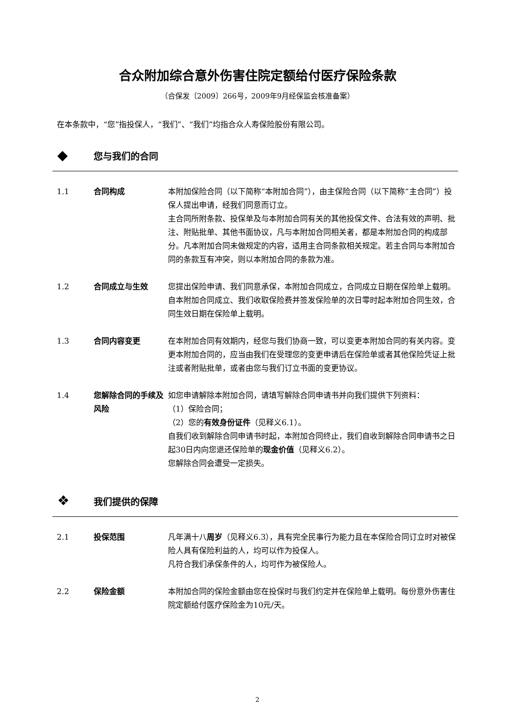合众附加综合意外伤害住院定额给付医疗保险条款
（合保发〔2009〕266号，2009年9月经保监会核准备案）
在本条款中，“您”指投保人，“我们”、“我们”均指合众人寿保险股份有限公司。
◆ 您与我们的合同
1.1 合同构成 本附加保险合同（以下简称“本附加合同”），由主保险合同（以下简称“主合同”）投保人提出申请，经我们同意而订立。
主合同所附条款、投保单及与本附加合同有关的其他投保文件、合法有效的声明、批注、附贴批单、其他书面协议，凡与本附加合同相关者，都是本附加合同的构成部分。凡本附加合同未做规定的内容，适用主合同条款相关规定。若主合同与本附加合同的条款互有冲突，则以本附加合同的条款为准。
1.2 合同成立与生效 您提出保险申请、我们同意承保，本附加合同成立，合同成立日期在保险单上载明。
自本附加合同成立、我们收取保险费并签发保险单的次日零时起本附加合同生效，合同生效日期在保险单上载明。
1.3 合同内容变更 在本附加合同有效期内，经您与我们协商一致，可以变更本附加合同的有关内容。变更本附加合同的，应当由我们在受理您的变更申请后在保险单或者其他保险凭证上批注或者附贴批单，或者由您与我们订立书面的变更协议。
1.4 您解除合同的手续及风险
如您申请解除本附加合同，请填写解除合同申请书并向我们提供下列资料：
（1）保险合同；
（2）您的有效身份证件（见释义6.1）。
自我们收到解除合同申请书时起，本附加合同终止，我们自收到解除合同申请书之日起30日内向您退还保险单的现金价值（见释义6.2）。
您解除合同会遭受一定损失。
❖ 我们提供的保障
2.1 投保范围 凡年满十八周岁（见释义6.3），具有完全民事行为能力且在本保险合同订立时对被保险人具有保险利益的人，均可以作为投保人。
凡符合我们承保条件的人，均可作为被保险人。
2.2 保险金额 本附加合同的保险金额由您在投保时与我们约定并在保险单上载明。每份意外伤害住院定额给付医疗保险金为10元/天。
2